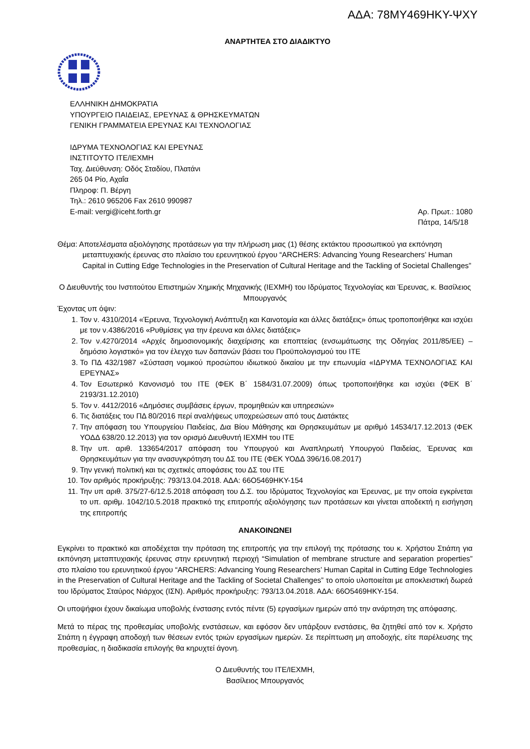ΑΔΑ: 78ΜΥ469ΗΚΥ-ΨΧΥ
ΑΝΑΡΤΗΤΕΑ ΣΤΟ ΔΙΑΔΙΚΤΥΟ
ΕΛΛΗΝΙΚΗ ΔΗΜΟΚΡΑΤΙΑ
ΥΠΟΥΡΓΕΙΟ ΠΑΙΔΕΙΑΣ, ΕΡΕΥΝΑΣ & ΘΡΗΣΚΕΥΜΑΤΩΝ
ΓΕΝΙΚΗ ΓΡΑΜΜΑΤΕΙΑ ΕΡΕΥΝΑΣ ΚΑΙ ΤΕΧΝΟΛΟΓΙΑΣ
ΙΔΡΥΜΑ ΤΕΧΝΟΛΟΓΙΑΣ ΚΑΙ ΕΡΕΥΝΑΣ
ΙΝΣΤΙΤΟΥΤΟ ΙΤΕ/ΙΕΧΜΗ
Ταχ. Διεύθυνση: Οδός Σταδίου, Πλατάνι
265 04 Ρίο, Αχαΐα
Πληροφ: Π. Βέργη
Τηλ.: 2610 965206 Fax 2610 990987
E-mail: vergi@iceht.forth.gr Αρ. Πρωτ.: 1080
Πάτρα, 14/5/18
Θέμα: Αποτελέσματα αξιολόγησης προτάσεων για την πλήρωση μιας (1) θέσης εκτάκτου προσωπικού για εκπόνηση μεταπτυχιακής έρευνας στο πλαίσιο του ερευνητικού έργου “ARCHERS: Advancing Young Researchers’ Human Capital in Cutting Edge Technologies in the Preservation of Cultural Heritage and the Tackling of Societal Challenges”
Ο Διευθυντής του Ινστιτούτου Επιστημών Χημικής Μηχανικής (ΙΕΧΜΗ) του Ιδρύματος Τεχνολογίας και Έρευνας, κ. Βασίλειος Μπουργανός
Έχοντας υπ όψιν:
1. Τον ν. 4310/2014 «Έρευνα, Τεχνολογική Ανάπτυξη και Καινοτομία και άλλες διατάξεις» όπως τροποποιήθηκε και ισχύει με τον ν.4386/2016 «Ρυθμίσεις για την έρευνα και άλλες διατάξεις»
2. Τον ν.4270/2014 «Αρχές δημοσιονομικής διαχείρισης και εποπτείας (ενσωμάτωσης της Οδηγίας 2011/85/ΕΕ) – δημόσιο λογιστικό» για τον έλεγχο των δαπανών βάσει του Προϋπολογισμού του ΙΤΕ
3. Το ΠΔ 432/1987 «Σύσταση νομικού προσώπου ιδιωτικού δικαίου με την επωνυμία «ΙΔΡΥΜΑ ΤΕΧΝΟΛΟΓΙΑΣ ΚΑΙ ΕΡΕΥΝΑΣ»
4. Τον Εσωτερικό Κανονισμό του ΙΤΕ (ΦΕΚ Β΄ 1584/31.07.2009) όπως τροποποιήθηκε και ισχύει (ΦΕΚ Β΄ 2193/31.12.2010)
5. Τον ν. 4412/2016 «Δημόσιες συμβάσεις έργων, προμηθειών και υπηρεσιών»
6. Τις διατάξεις του ΠΔ 80/2016 περί αναλήψεως υποχρεώσεων από τους Διατάκτες
7. Την απόφαση του Υπουργείου Παιδείας, Δια Βίου Μάθησης και Θρησκευμάτων με αριθμό 14534/17.12.2013 (ΦΕΚ ΥΟΔΔ 638/20.12.2013) για τον ορισμό Διευθυντή ΙΕΧΜΗ του ΙΤΕ
8. Την υπ. αριθ. 133654/2017 απόφαση του Υπουργού και Αναπληρωτή Υπουργού Παιδείας, Έρευνας και Θρησκευμάτων για την ανασυγκρότηση του ΔΣ του ΙΤΕ (ΦΕΚ ΥΟΔΔ 396/16.08.2017)
9. Την γενική πολιτική και τις σχετικές αποφάσεις του ΔΣ του ΙΤΕ
10. Τον αριθμός προκήρυξης: 793/13.04.2018. ΑΔΑ: 66Ο5469ΗΚΥ-154
11. Την υπ αριθ. 375/27-6/12.5.2018 απόφαση του Δ.Σ. του Ιδρύματος Τεχνολογίας και Έρευνας, με την οποία εγκρίνεται το υπ. αριθμ. 1042/10.5.2018 πρακτικό της επιτροπής αξιολόγησης των προτάσεων και γίνεται αποδεκτή η εισήγηση της επιτροπής
ΑΝΑΚΟΙΝΩΝΕΙ
Εγκρίνει το πρακτικό και αποδέχεται την πρόταση της επιτροπής για την επιλογή της πρότασης του κ. Χρήστου Στιάπη για εκπόνηση μεταπτυχιακής έρευνας στην ερευνητική περιοχή “Simulation of membrane structure and separation properties” στο πλαίσιο του ερευνητικού έργου “ARCHERS: Advancing Young Researchers’ Human Capital in Cutting Edge Technologies in the Preservation of Cultural Heritage and the Tackling of Societal Challenges” το οποίο υλοποιείται με αποκλειστική δωρεά του Ιδρύματος Σταύρος Νιάρχος (ΙΣΝ). Αριθμός προκήρυξης: 793/13.04.2018. ΑΔΑ: 66Ο5469ΗΚΥ-154.
Οι υποψήφιοι έχουν δικαίωμα υποβολής ένστασης εντός πέντε (5) εργασίμων ημερών από την ανάρτηση της απόφασης.
Μετά το πέρας της προθεσμίας υποβολής ενστάσεων, και εφόσον δεν υπάρξουν ενστάσεις, θα ζητηθεί από τον κ. Χρήστο Στιάπη η έγγραφη αποδοχή των θέσεων εντός τριών εργασίμων ημερών. Σε περίπτωση μη αποδοχής, είτε παρέλευσης της προθεσμίας, η διαδικασία επιλογής θα κηρυχτεί άγονη.
Ο Διευθυντής του ΙΤΕ/ΙΕΧΜΗ,
Βασίλειος Μπουργανός